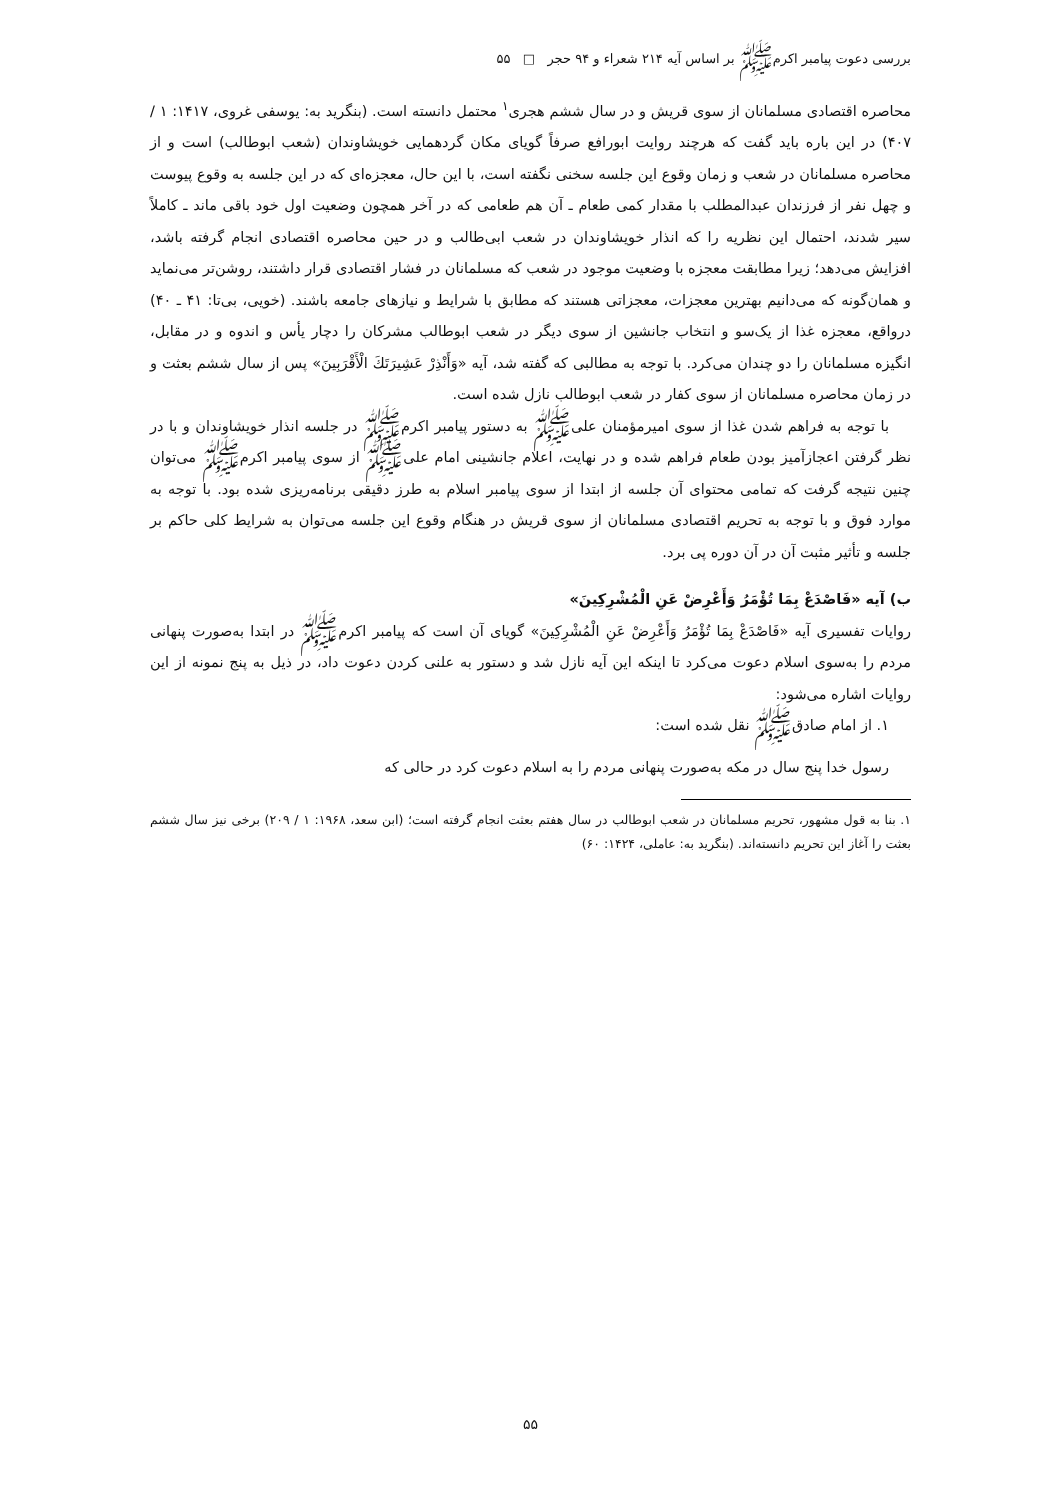بررسی دعوت پیامبر اکرمﷺ بر اساس آیه ۲۱۴ شعراء و ۹۴ حجر □ ۵۵
محاصره اقتصادی مسلمانان از سوی قریش و در سال ششم هجری<sup>۱</sup> محتمل دانسته است. (بنگرید به: یوسفی غروی، ۱۴۱۷: ۱ / ۴۰۷) در این باره باید گفت که هرچند روایت ابورافع صرفاً گویای مکان گردهمایی خویشاوندان (شعب ابوطالب) است و از محاصره مسلمانان در شعب و زمان وقوع این جلسه سخنی نگفته است، با این حال، معجزه‌ای که در این جلسه به وقوع پیوست و چهل نفر از فرزندان عبدالمطلب با مقدار کمی طعام ـ آن هم طعامی که در آخر همچون وضعیت اول خود باقی ماند ـ کاملاً سیر شدند، احتمال این نظریه را که انذار خویشاوندان در شعب ابی‌طالب و در حین محاصره اقتصادی انجام گرفته باشد، افزایش می‌دهد؛ زیرا مطابقت معجزه با وضعیت موجود در شعب که مسلمانان در فشار اقتصادی قرار داشتند، روشن‌تر می‌نماید و همان‌گونه که می‌دانیم بهترین معجزات، معجزاتی هستند که مطابق با شرایط و نیازهای جامعه باشند. (خویی، بی‌تا: ۴۱ ـ ۴۰) درواقع، معجزه غذا از یک‌سو و انتخاب جانشین از سوی دیگر در شعب ابوطالب مشرکان را دچار یأس و اندوه و در مقابل، انگیزه مسلمانان را دو چندان می‌کرد. با توجه به مطالبی که گفته شد، آیه «وَأَنْذِرْ عَشِيرَتَكَ الْأَقْرَبِينَ» پس از سال ششم بعثت و در زمان محاصره مسلمانان از سوی کفار در شعب ابوطالب نازل شده است.
با توجه به فراهم شدن غذا از سوی امیرمؤمنان علی‌ﷺ به دستور پیامبر اکرمﷺ در جلسه انذار خویشاوندان و با در نظر گرفتن اعجازآمیز بودن طعام فراهم شده و در نهایت، اعلام جانشینی امام علی‌ﷺ از سوی پیامبر اکرمﷺ می‌توان چنین نتیجه گرفت که تمامی محتوای آن جلسه از ابتدا از سوی پیامبر اسلام به طرز دقیقی برنامه‌ریزی شده بود. با توجه به موارد فوق و با توجه به تحریم اقتصادی مسلمانان از سوی قریش در هنگام وقوع این جلسه می‌توان به شرایط کلی حاکم بر جلسه و تأثیر مثبت آن در آن دوره پی برد.
ب) آیه «فَاصْدَعْ بِمَا تُؤْمَرُ وَأَعْرِضْ عَنِ الْمُشْرِكِينَ»
روایات تفسیری آیه «فَاصْدَعْ بِمَا تُؤْمَرُ وَأَعْرِضْ عَنِ الْمُشْرِكِينَ» گویای آن است که پیامبر اکرمﷺ در ابتدا به‌صورت پنهانی مردم را به‌سوی اسلام دعوت می‌کرد تا اینکه این آیه نازل شد و دستور به علنی کردن دعوت داد، در ذیل به پنج نمونه از این روایات اشاره می‌شود:
۱. از امام صادق‌ﷺ نقل شده است:
رسول خدا پنج سال در مکه به‌صورت پنهانی مردم را به اسلام دعوت کرد در حالی که
۱. بنا به قول مشهور، تحریم مسلمانان در شعب ابوطالب در سال هفتم بعثت انجام گرفته است؛ (ابن سعد، ۱۹۶۸: ۱ / ۲۰۹) برخی نیز سال ششم بعثت را آغاز این تحریم دانسته‌اند. (بنگرید به: عاملی، ۱۴۲۴: ۶۰)
۵۵